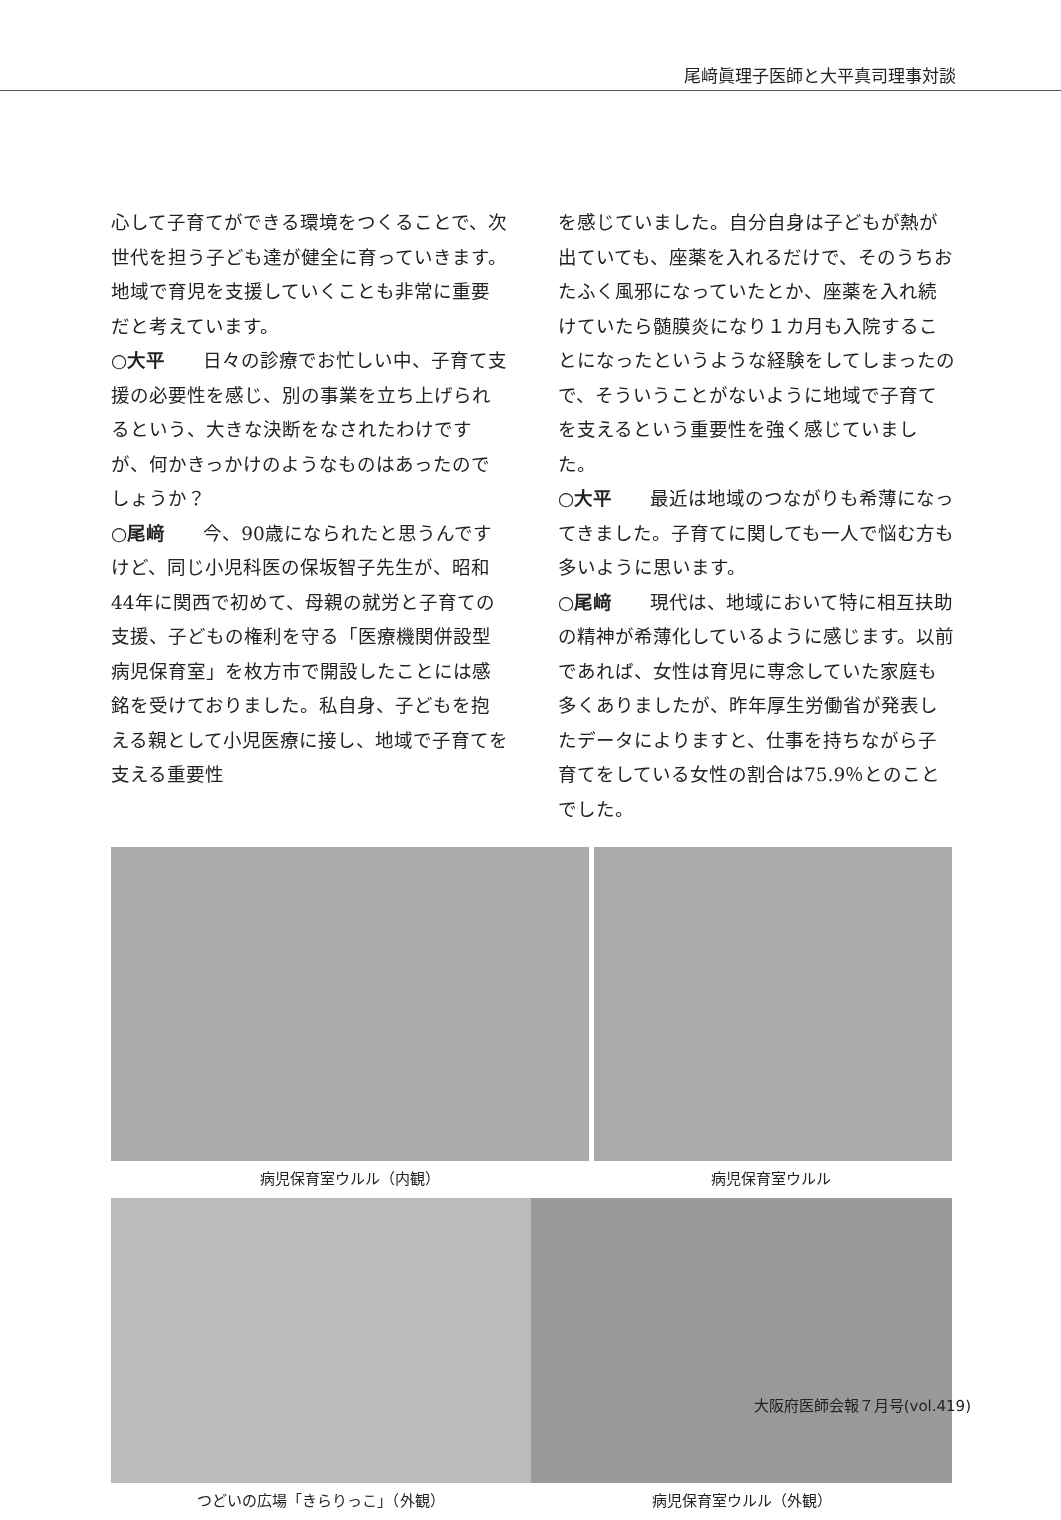尾﨑眞理子医師と大平真司理事対談
心して子育てができる環境をつくることで、次世代を担う子ども達が健全に育っていきます。地域で育児を支援していくことも非常に重要だと考えています。
○大平　　日々の診療でお忙しい中、子育て支援の必要性を感じ、別の事業を立ち上げられるという、大きな決断をなされたわけですが、何かきっかけのようなものはあったのでしょうか？
○尾﨑　　今、90歳になられたと思うんですけど、同じ小児科医の保坂智子先生が、昭和44年に関西で初めて、母親の就労と子育ての支援、子どもの権利を守る「医療機関併設型病児保育室」を枚方市で開設したことには感銘を受けておりました。私自身、子どもを抱える親として小児医療に接し、地域で子育てを支える重要性
を感じていました。自分自身は子どもが熱が出ていても、座薬を入れるだけで、そのうちおたふく風邪になっていたとか、座薬を入れ続けていたら髄膜炎になり１カ月も入院することになったというような経験をしてしまったので、そういうことがないように地域で子育てを支えるという重要性を強く感じていました。
○大平　　最近は地域のつながりも希薄になってきました。子育てに関しても一人で悩む方も多いように思います。
○尾﨑　　現代は、地域において特に相互扶助の精神が希薄化しているように感じます。以前であれば、女性は育児に専念していた家庭も多くありましたが、昨年厚生労働省が発表したデータによりますと、仕事を持ちながら子育てをしている女性の割合は75.9％とのことでした。
病児保育室ウルル（内観） 病児保育室ウルル
つどいの広場「きらりっこ」（外観） 病児保育室ウルル（外観）
大阪府医師会報７月号(vol.419)